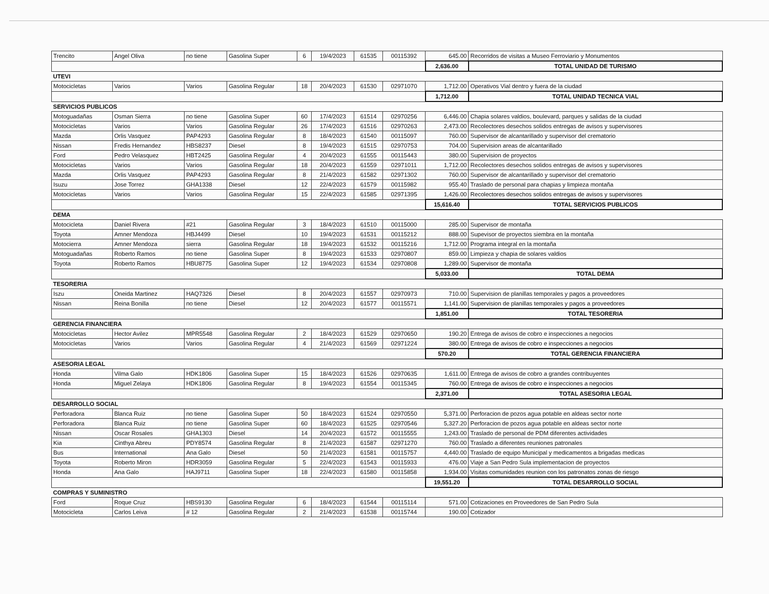| Trencito | Angel Oliva | no tiene | Gasolina Super | 6 | 19/4/2023 | 61535 | 00115392 | 645.00 | Recorridos de visitas a Museo Ferroviario y Monumentos |
| | | | | | | | | 2,636.00 | TOTAL UNIDAD DE TURISMO |
| UTEVI | | | | | | | | | |
| Motocicletas | Varios | Varios | Gasolina Regular | 18 | 20/4/2023 | 61530 | 02971070 | 1,712.00 | Operativos Vial dentro y fuera de la ciudad |
| | | | | | | | | 1,712.00 | TOTAL UNIDAD TECNICA VIAL |
| SERVICIOS PUBLICOS | | | | | | | | | |
| Motoguadañas | Osman Sierra | no tiene | Gasolina Super | 60 | 17/4/2023 | 61514 | 02970256 | 6,446.00 | Chapia solares valdios, boulevard, parques y salidas de la ciudad |
| Motocicletas | Varios | Varios | Gasolina Regular | 26 | 17/4/2023 | 61516 | 02970263 | 2,473.00 | Recolectores desechos solidos entregas de avisos y supervisores |
| Mazda | Orlis Vasquez | PAP4293 | Gasolina Regular | 8 | 18/4/2023 | 61540 | 00115097 | 760.00 | Supervisor de alcantarillado y supervisor del crematorio |
| Nissan | Fredis Hernandez | HBS8237 | Diesel | 8 | 19/4/2023 | 61515 | 02970753 | 704.00 | Supervision areas de alcantarillado |
| Ford | Pedro Velasquez | HBT2425 | Gasolina Regular | 4 | 20/4/2023 | 61555 | 00115443 | 380.00 | Supervision de proyectos |
| Motocicletas | Varios | Varios | Gasolina Regular | 18 | 20/4/2023 | 61559 | 02971011 | 1,712.00 | Recolectores desechos solidos entregas de avisos y supervisores |
| Mazda | Orlis Vasquez | PAP4293 | Gasolina Regular | 8 | 21/4/2023 | 61582 | 02971302 | 760.00 | Supervisor de alcantarillado y supervisor del crematorio |
| Isuzu | Jose Torrez | GHA1338 | Diesel | 12 | 22/4/2023 | 61579 | 00115982 | 955.40 | Traslado de personal para chapias y limpieza montaña |
| Motocicletas | Varios | Varios | Gasolina Regular | 15 | 22/4/2023 | 61585 | 02971395 | 1,426.00 | Recolectores desechos solidos entregas de avisos y supervisores |
| | | | | | | | | 15,616.40 | TOTAL SERVICIOS PUBLICOS |
| DEMA | | | | | | | | | |
| Motocicleta | Daniel Rivera | #21 | Gasolina Regular | 3 | 18/4/2023 | 61510 | 00115000 | 285.00 | Supervisor de montaña |
| Toyota | Amner Mendoza | HBJ4499 | Diesel | 10 | 19/4/2023 | 61531 | 00115212 | 888.00 | Supevisor de proyectos siembra en la montaña |
| Motocierra | Amner Mendoza | sierra | Gasolina Regular | 18 | 19/4/2023 | 61532 | 00115216 | 1,712.00 | Programa integral en la montaña |
| Motoguadañas | Roberto Ramos | no tiene | Gasolina Super | 8 | 19/4/2023 | 61533 | 02970807 | 859.00 | Limpieza y chapia de solares valdios |
| Toyota | Roberto Ramos | HBU8775 | Gasolina Super | 12 | 19/4/2023 | 61534 | 02970808 | 1,289.00 | Supervisor de montaña |
| | | | | | | | | 5,033.00 | TOTAL DEMA |
| TESORERIA | | | | | | | | | |
| Iszu | Oneida Martinez | HAQ7326 | Diesel | 8 | 20/4/2023 | 61557 | 02970973 | 710.00 | Supervision de planillas temporales y pagos a proveedores |
| Nissan | Reina Bonilla | no tiene | Diesel | 12 | 20/4/2023 | 61577 | 00115571 | 1,141.00 | Supervision de planillas temporales y pagos a proveedores |
| | | | | | | | | 1,851.00 | TOTAL TESORERIA |
| GERENCIA FINANCIERA | | | | | | | | | |
| Motocicletas | Hector Avilez | MPR5548 | Gasolina Regular | 2 | 18/4/2023 | 61529 | 02970650 | 190.20 | Entrega de avisos de cobro e inspecciones a negocios |
| Motocicletas | Varios | Varios | Gasolina Regular | 4 | 21/4/2023 | 61569 | 02971224 | 380.00 | Entrega de avisos de cobro e inspecciones a negocios |
| | | | | | | | | 570.20 | TOTAL GERENCIA FINANCIERA |
| ASESORIA LEGAL | | | | | | | | | |
| Honda | Vilma Galo | HDK1806 | Gasolina Super | 15 | 18/4/2023 | 61526 | 02970635 | 1,611.00 | Entrega de avisos de cobro a grandes contribuyentes |
| Honda | Miguel Zelaya | HDK1806 | Gasolina Regular | 8 | 19/4/2023 | 61554 | 00115345 | 760.00 | Entrega de avisos de cobro e inspecciones a negocios |
| | | | | | | | | 2,371.00 | TOTAL ASESORIA LEGAL |
| DESARROLLO SOCIAL | | | | | | | | | |
| Perforadora | Blanca Ruiz | no tiene | Gasolina Super | 50 | 18/4/2023 | 61524 | 02970550 | 5,371.00 | Perforacion de pozos agua potable en aldeas sector norte |
| Perforadora | Blanca Ruiz | no tiene | Gasolina Super | 60 | 18/4/2023 | 61525 | 02970546 | 5,327.20 | Perforacion de pozos agua potable en aldeas sector norte |
| Nissan | Oscar Rosales | GHA1303 | Diesel | 14 | 20/4/2023 | 61572 | 00115555 | 1,243.00 | Traslado de personal de PDM diferentes actividades |
| Kia | Cinthya Abreu | PDY8574 | Gasolina Regular | 8 | 21/4/2023 | 61587 | 02971270 | 760.00 | Traslado a diferentes reuniones patronales |
| Bus | International | Ana Galo | Diesel | 50 | 21/4/2023 | 61581 | 00115757 | 4,440.00 | Traslado de equipo Municipal y medicamentos a brigadas medicas |
| Toyota | Roberto Miron | HDR3059 | Gasolina Regular | 5 | 22/4/2023 | 61543 | 00115933 | 476.00 | Viaje a San Pedro Sula implementacion de proyectos |
| Honda | Ana Galo | HAJ9711 | Gasolina Super | 18 | 22/4/2023 | 61580 | 00115858 | 1,934.00 | Visitas comunidades reunion con los patronatos zonas de riesgo |
| | | | | | | | | 19,551.20 | TOTAL DESARROLLO SOCIAL |
| COMPRAS Y SUMINISTRO | | | | | | | | | |
| Ford | Roque Cruz | HBS9130 | Gasolina Regular | 6 | 18/4/2023 | 61544 | 00115114 | 571.00 | Cotizaciones en Proveedores de San Pedro Sula |
| Motocicleta | Carlos Leiva | # 12 | Gasolina Regular | 2 | 21/4/2023 | 61538 | 00115744 | 190.00 | Cotizador |